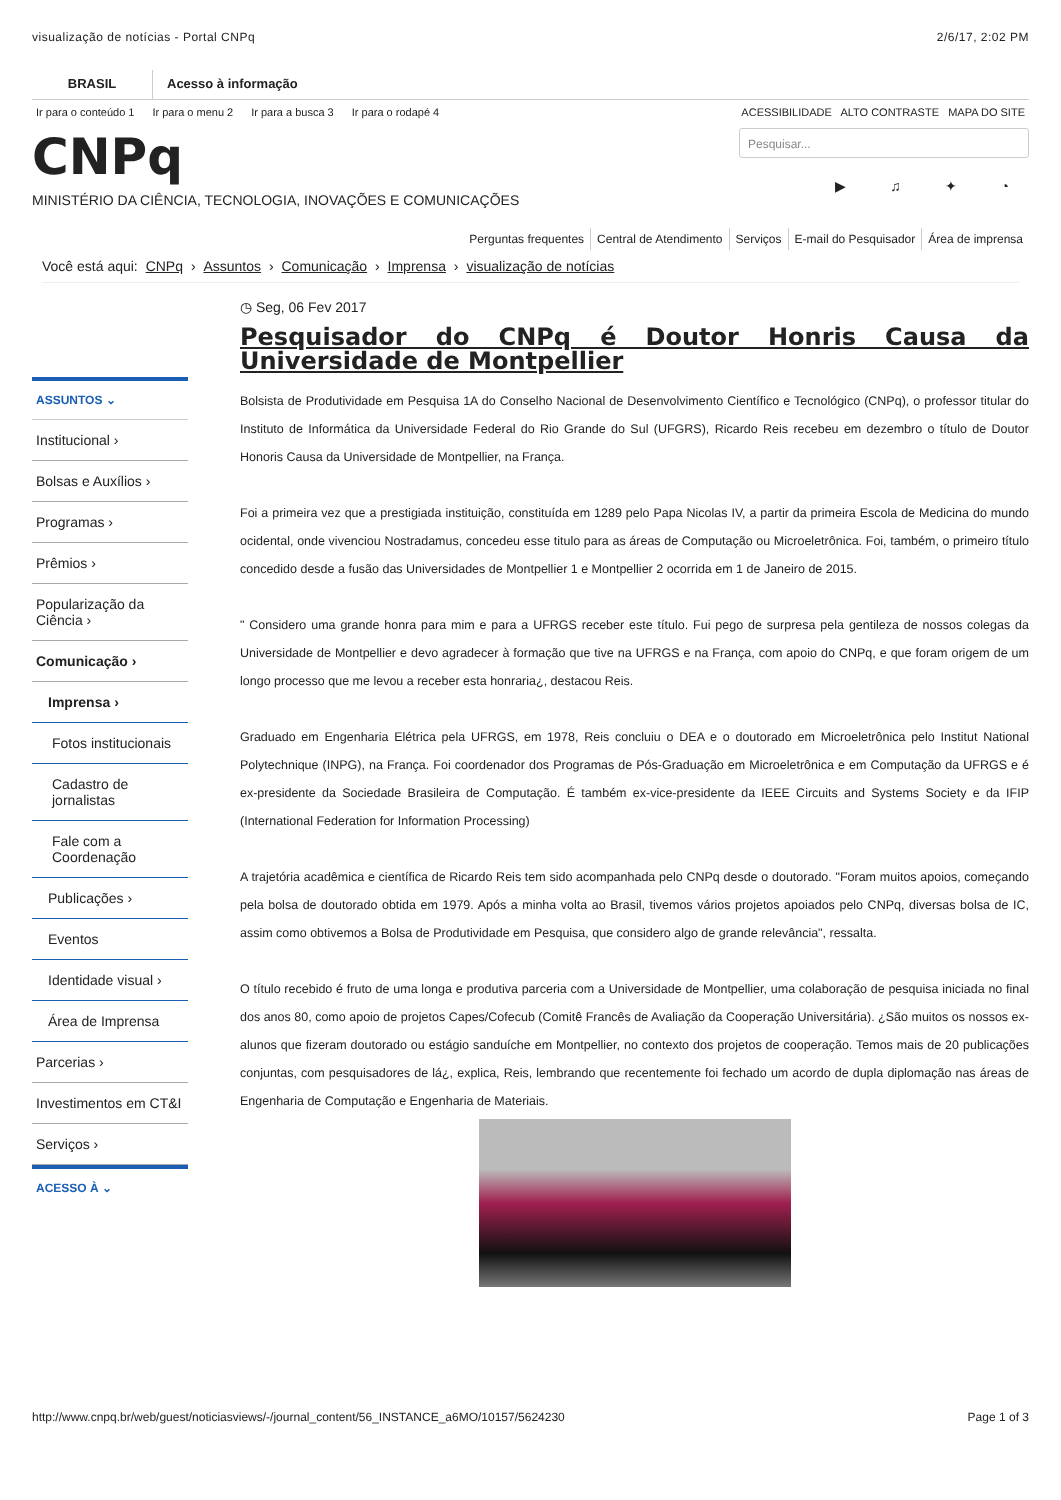visualização de notícias - Portal CNPq 2/6/17, 2:02 PM
BRASIL Acesso à informação
Ir para o conteúdo 1 Ir para o menu 2 Ir para a busca 3 Ir para o rodapé 4
ACESSIBILIDADE ALTO CONTRASTE MAPA DO SITE
CNPq
MINISTÉRIO DA CIÊNCIA, TECNOLOGIA, INOVAÇÕES E COMUNICAÇÕES
Pesquisar...
▶ ♫ ✦ ◔
Perguntas frequentes Central de Atendimento Serviços E-mail do Pesquisador Área de imprensa
Você está aqui: CNPq › Assuntos › Comunicação › Imprensa › visualização de notícias
ASSUNTOS ⌄
Institucional ›
Bolsas e Auxílios ›
Programas ›
Prêmios ›
Popularização da Ciência ›
Comunicação ›
Imprensa ›
Fotos institucionais
Cadastro de jornalistas
Fale com a Coordenação
Publicações ›
Eventos
Identidade visual ›
Área de Imprensa
Parcerias ›
Investimentos em CT&I
Serviços ›
ACESSO À ⌄
◷ Seg, 06 Fev 2017
Pesquisador do CNPq é Doutor Honris Causa da Universidade de Montpellier
Bolsista de Produtividade em Pesquisa 1A do Conselho Nacional de Desenvolvimento Científico e Tecnológico (CNPq), o professor titular do Instituto de Informática da Universidade Federal do Rio Grande do Sul (UFGRS), Ricardo Reis recebeu em dezembro o título de Doutor Honoris Causa da Universidade de Montpellier, na França.
Foi a primeira vez que a prestigiada instituição, constituída em 1289 pelo Papa Nicolas IV, a partir da primeira Escola de Medicina do mundo ocidental, onde vivenciou Nostradamus, concedeu esse titulo para as áreas de Computação ou Microeletrônica. Foi, também, o primeiro título concedido desde a fusão das Universidades de Montpellier 1 e Montpellier 2 ocorrida em 1 de Janeiro de 2015.
" Considero uma grande honra para mim e para a UFRGS receber este título. Fui pego de surpresa pela gentileza de nossos colegas da Universidade de Montpellier e devo agradecer à formação que tive na UFRGS e na França, com apoio do CNPq, e que foram origem de um longo processo que me levou a receber esta honraria¿, destacou Reis.
Graduado em Engenharia Elétrica pela UFRGS, em 1978, Reis concluiu o DEA e o doutorado em Microeletrônica pelo Institut National Polytechnique (INPG), na França. Foi coordenador dos Programas de Pós-Graduação em Microeletrônica e em Computação da UFRGS e é ex-presidente da Sociedade Brasileira de Computação. É também ex-vice-presidente da IEEE Circuits and Systems Society e da IFIP (International Federation for Information Processing)
A trajetória acadêmica e científica de Ricardo Reis tem sido acompanhada pelo CNPq desde o doutorado. "Foram muitos apoios, começando pela bolsa de doutorado obtida em 1979. Após a minha volta ao Brasil, tivemos vários projetos apoiados pelo CNPq, diversas bolsa de IC, assim como obtivemos a Bolsa de Produtividade em Pesquisa, que considero algo de grande relevância", ressalta.
O título recebido é fruto de uma longa e produtiva parceria com a Universidade de Montpellier, uma colaboração de pesquisa iniciada no final dos anos 80, como apoio de projetos Capes/Cofecub (Comitê Francês de Avaliação da Cooperação Universitária). ¿São muitos os nossos ex-alunos que fizeram doutorado ou estágio sanduíche em Montpellier, no contexto dos projetos de cooperação. Temos mais de 20 publicações conjuntas, com pesquisadores de lá¿, explica, Reis, lembrando que recentemente foi fechado um acordo de dupla diplomação nas áreas de Engenharia de Computação e Engenharia de Materiais.
http://www.cnpq.br/web/guest/noticiasviews/-/journal_content/56_INSTANCE_a6MO/10157/5624230 Page 1 of 3